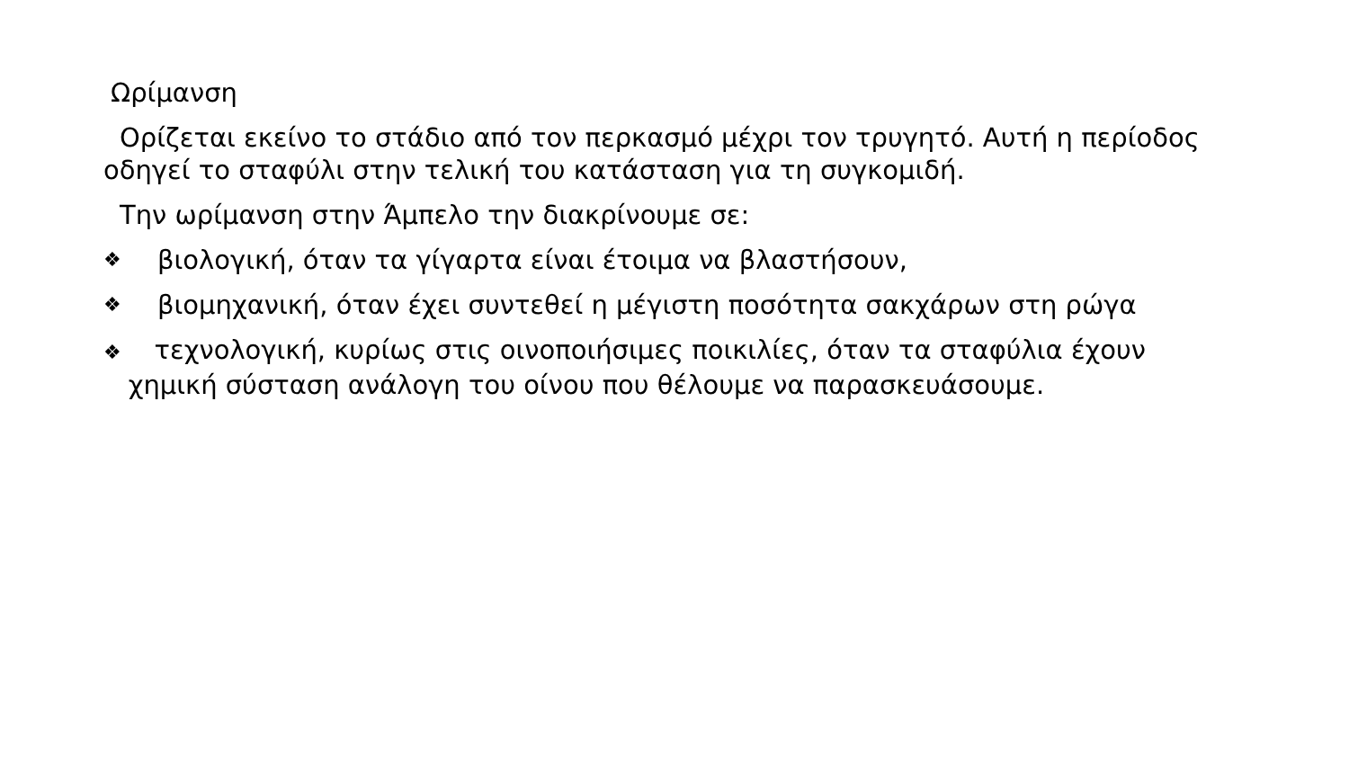Ωρίμανση
Ορίζεται εκείνο το στάδιο από τον περκασμό μέχρι τον τρυγητό. Αυτή η περίοδος οδηγεί το σταφύλι στην τελική του κατάσταση για τη συγκομιδή.
Την ωρίμανση στην Άμπελο την διακρίνουμε σε:
❖ βιολογική, όταν τα γίγαρτα είναι έτοιμα να βλαστήσουν,
❖ βιομηχανική, όταν έχει συντεθεί η μέγιστη ποσότητα σακχάρων στη ρώγα
❖ τεχνολογική, κυρίως στις οινοποιήσιμες ποικιλίες, όταν τα σταφύλια έχουν
χημική σύσταση ανάλογη του οίνου που θέλουμε να παρασκευάσουμε.